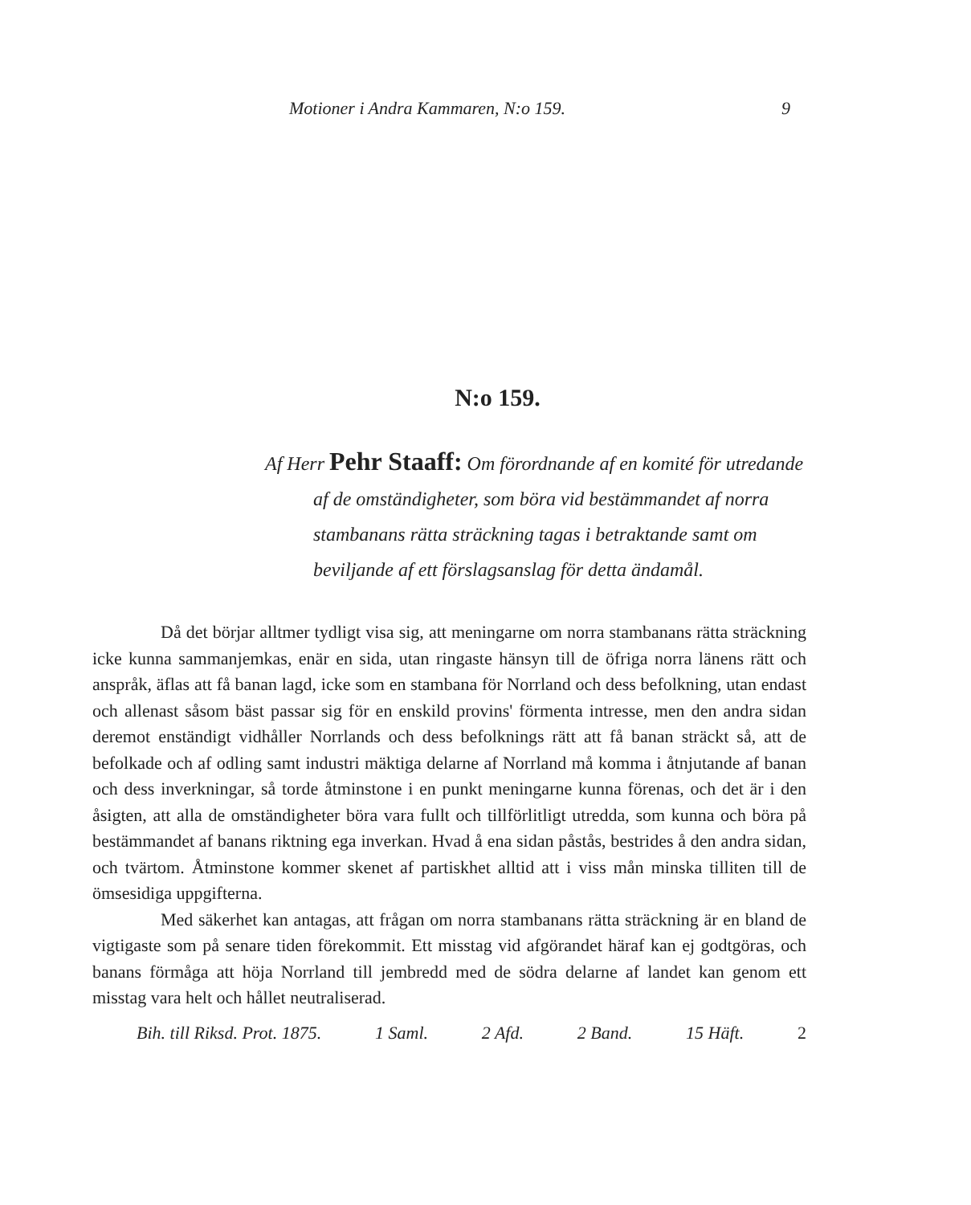Motioner i Andra Kammaren, N:o 159. 9
N:o 159.
Af Herr Pehr Staaff: Om förordnande af en komité för utredande af de omständigheter, som böra vid bestämmandet af norra stambanans rätta sträckning tagas i betraktande samt om beviljande af ett förslagsanslag för detta ändamål.
Då det börjar alltmer tydligt visa sig, att meningarne om norra stambanans rätta sträckning icke kunna sammanjemkas, enär en sida, utan ringaste hänsyn till de öfriga norra länens rätt och anspråk, äflas att få banan lagd, icke som en stambana för Norrland och dess befolkning, utan endast och allenast såsom bäst passar sig för en enskild provins' förmenta intresse, men den andra sidan deremot enständigt vidhåller Norrlands och dess befolknings rätt att få banan sträckt så, att de befolkade och af odling samt industri mäktiga delarne af Norrland må komma i åtnjutande af banan och dess inverkningar, så torde åtminstone i en punkt meningarne kunna förenas, och det är i den åsigten, att alla de omständigheter böra vara fullt och tillförlitligt utredda, som kunna och böra på bestämmandet af banans riktning ega inverkan. Hvad å ena sidan påstås, bestrides å den andra sidan, och tvärtom. Åtminstone kommer skenet af partiskhet alltid att i viss mån minska tilliten till de ömsesidiga uppgifterna.
Med säkerhet kan antagas, att frågan om norra stambanans rätta sträckning är en bland de vigtigaste som på senare tiden förekommit. Ett misstag vid afgörandet häraf kan ej godtgöras, och banans förmåga att höja Norrland till jembredd med de södra delarne af landet kan genom ett misstag vara helt och hållet neutraliserad.
Bih. till Riksd. Prot. 1875. 1 Saml. 2 Afd. 2 Band. 15 Häft. 2